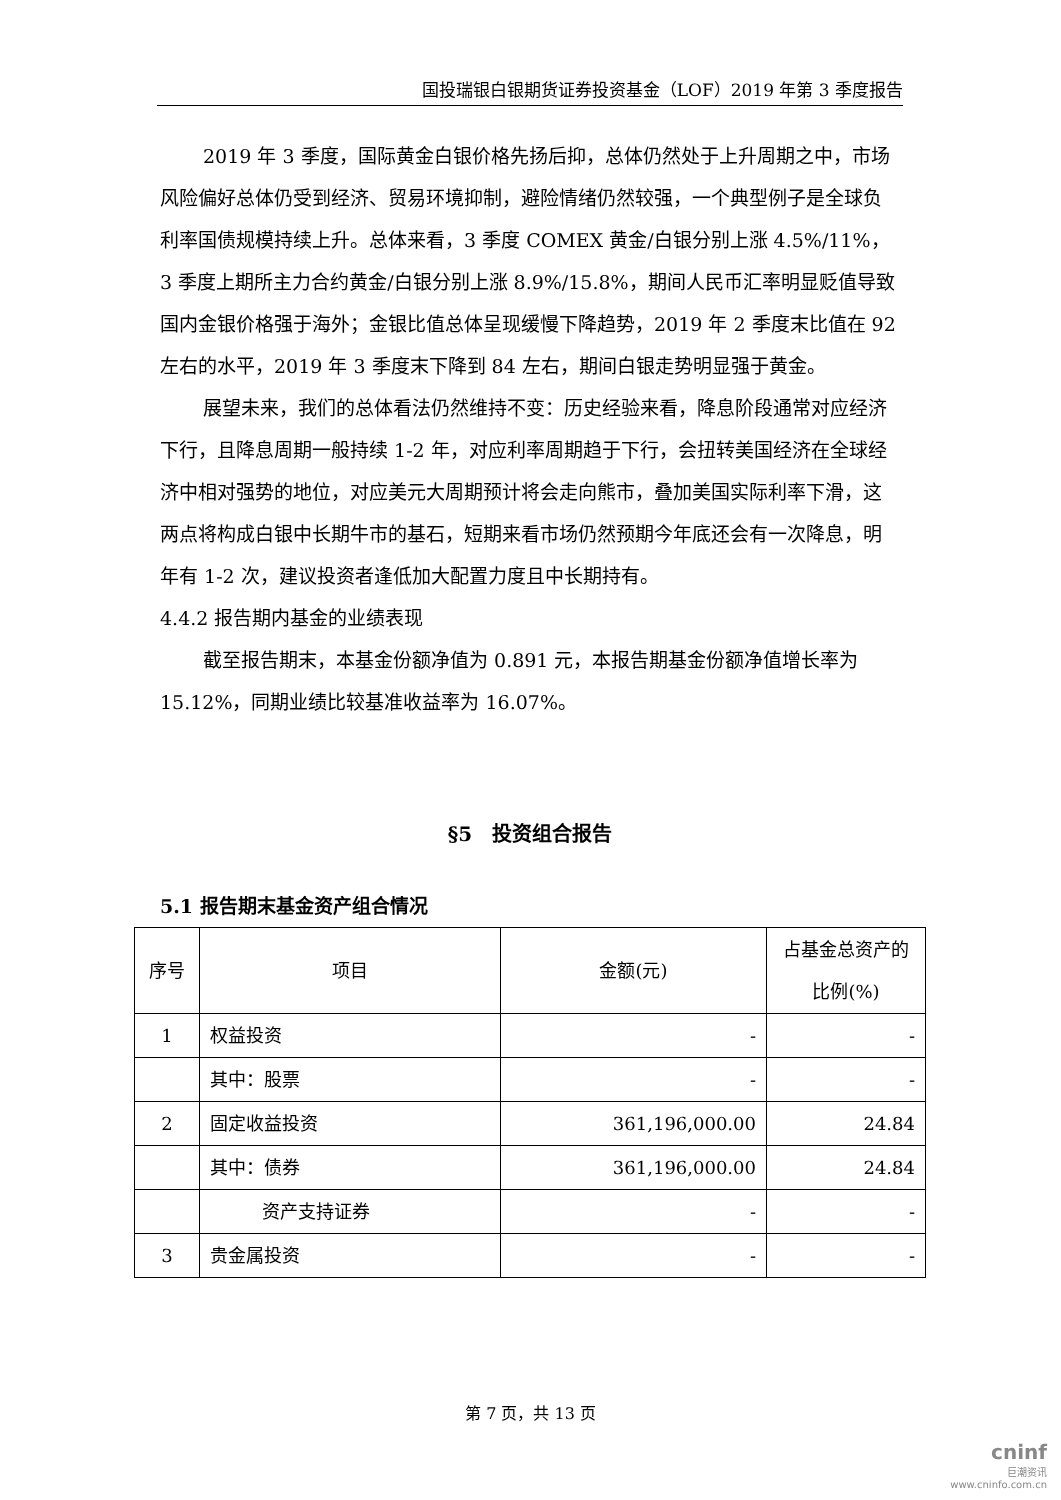国投瑞银白银期货证券投资基金（LOF）2019 年第 3 季度报告
2019 年 3 季度，国际黄金白银价格先扬后抑，总体仍然处于上升周期之中，市场风险偏好总体仍受到经济、贸易环境抑制，避险情绪仍然较强，一个典型例子是全球负利率国债规模持续上升。总体来看，3 季度 COMEX 黄金/白银分别上涨 4.5%/11%，3 季度上期所主力合约黄金/白银分别上涨 8.9%/15.8%，期间人民币汇率明显贬值导致国内金银价格强于海外；金银比值总体呈现缓慢下降趋势，2019 年 2 季度末比值在 92 左右的水平，2019 年 3 季度末下降到 84 左右，期间白银走势明显强于黄金。
展望未来，我们的总体看法仍然维持不变：历史经验来看，降息阶段通常对应经济下行，且降息周期一般持续 1-2 年，对应利率周期趋于下行，会扭转美国经济在全球经济中相对强势的地位，对应美元大周期预计将会走向熊市，叠加美国实际利率下滑，这两点将构成白银中长期牛市的基石，短期来看市场仍然预期今年底还会有一次降息，明年有 1-2 次，建议投资者逢低加大配置力度且中长期持有。
4.4.2 报告期内基金的业绩表现
截至报告期末，本基金份额净值为 0.891 元，本报告期基金份额净值增长率为 15.12%，同期业绩比较基准收益率为 16.07%。
§5　投资组合报告
5.1 报告期末基金资产组合情况
| 序号 | 项目 | 金额(元) | 占基金总资产的比例(%) |
| --- | --- | --- | --- |
| 1 | 权益投资 | - | - |
| | 其中：股票 | - | - |
| 2 | 固定收益投资 | 361,196,000.00 | 24.84 |
| | 其中：债券 | 361,196,000.00 | 24.84 |
| | 资产支持证券 | - | - |
| 3 | 贵金属投资 | - | - |
第 7 页，共 13 页
cninf
巨潮资讯
www.cninfo.com.cn